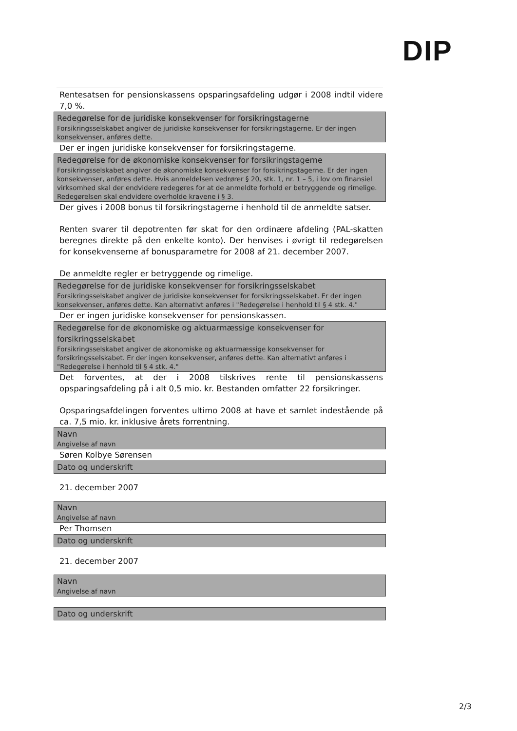DIP
Rentesatsen for pensionskassens opsparingsafdeling udgør i 2008 indtil videre 7,0 %.
Redegørelse for de juridiske konsekvenser for forsikringstagerne
Forsikringsselskabet angiver de juridiske konsekvenser for forsikringstagerne. Er der ingen konsekvenser, anføres dette.
Der er ingen juridiske konsekvenser for forsikringstagerne.
Redegørelse for de økonomiske konsekvenser for forsikringstagerne
Forsikringsselskabet angiver de økonomiske konsekvenser for forsikringstagerne. Er der ingen konsekvenser, anføres dette. Hvis anmeldelsen vedrører § 20, stk. 1, nr. 1 – 5, i lov om finansiel virksomhed skal der endvidere redegøres for at de anmeldte forhold er betryggende og rimelige. Redegørelsen skal endvidere overholde kravene i § 3.
Der gives i 2008 bonus til forsikringstagerne i henhold til de anmeldte satser.
Renten svarer til depotrenten før skat for den ordinære afdeling (PAL-skatten beregnes direkte på den enkelte konto). Der henvises i øvrigt til redegørelsen for konsekvenserne af bonusparametre for 2008 af 21. december 2007.
De anmeldte regler er betryggende og rimelige.
Redegørelse for de juridiske konsekvenser for forsikringsselskabet
Forsikringsselskabet angiver de juridiske konsekvenser for forsikringsselskabet. Er der ingen konsekvenser, anføres dette. Kan alternativt anføres i "Redegørelse i henhold til § 4 stk. 4."
Der er ingen juridiske konsekvenser for pensionskassen.
Redegørelse for de økonomiske og aktuarmæssige konsekvenser for forsikringsselskabet
Forsikringsselskabet angiver de økonomiske og aktuarmæssige konsekvenser for forsikringsselskabet. Er der ingen konsekvenser, anføres dette. Kan alternativt anføres i "Redegørelse i henhold til § 4 stk. 4."
Det forventes, at der i 2008 tilskrives rente til pensionskassens opsparingsafdeling på i alt 0,5 mio. kr. Bestanden omfatter 22 forsikringer.
Opsparingsafdelingen forventes ultimo 2008 at have et samlet indestående på ca. 7,5 mio. kr. inklusive årets forrentning.
Navn
Angivelse af navn
Søren Kolbye Sørensen
Dato og underskrift
21. december 2007
Navn
Angivelse af navn
Per Thomsen
Dato og underskrift
21. december 2007
Navn
Angivelse af navn
Dato og underskrift
2/3